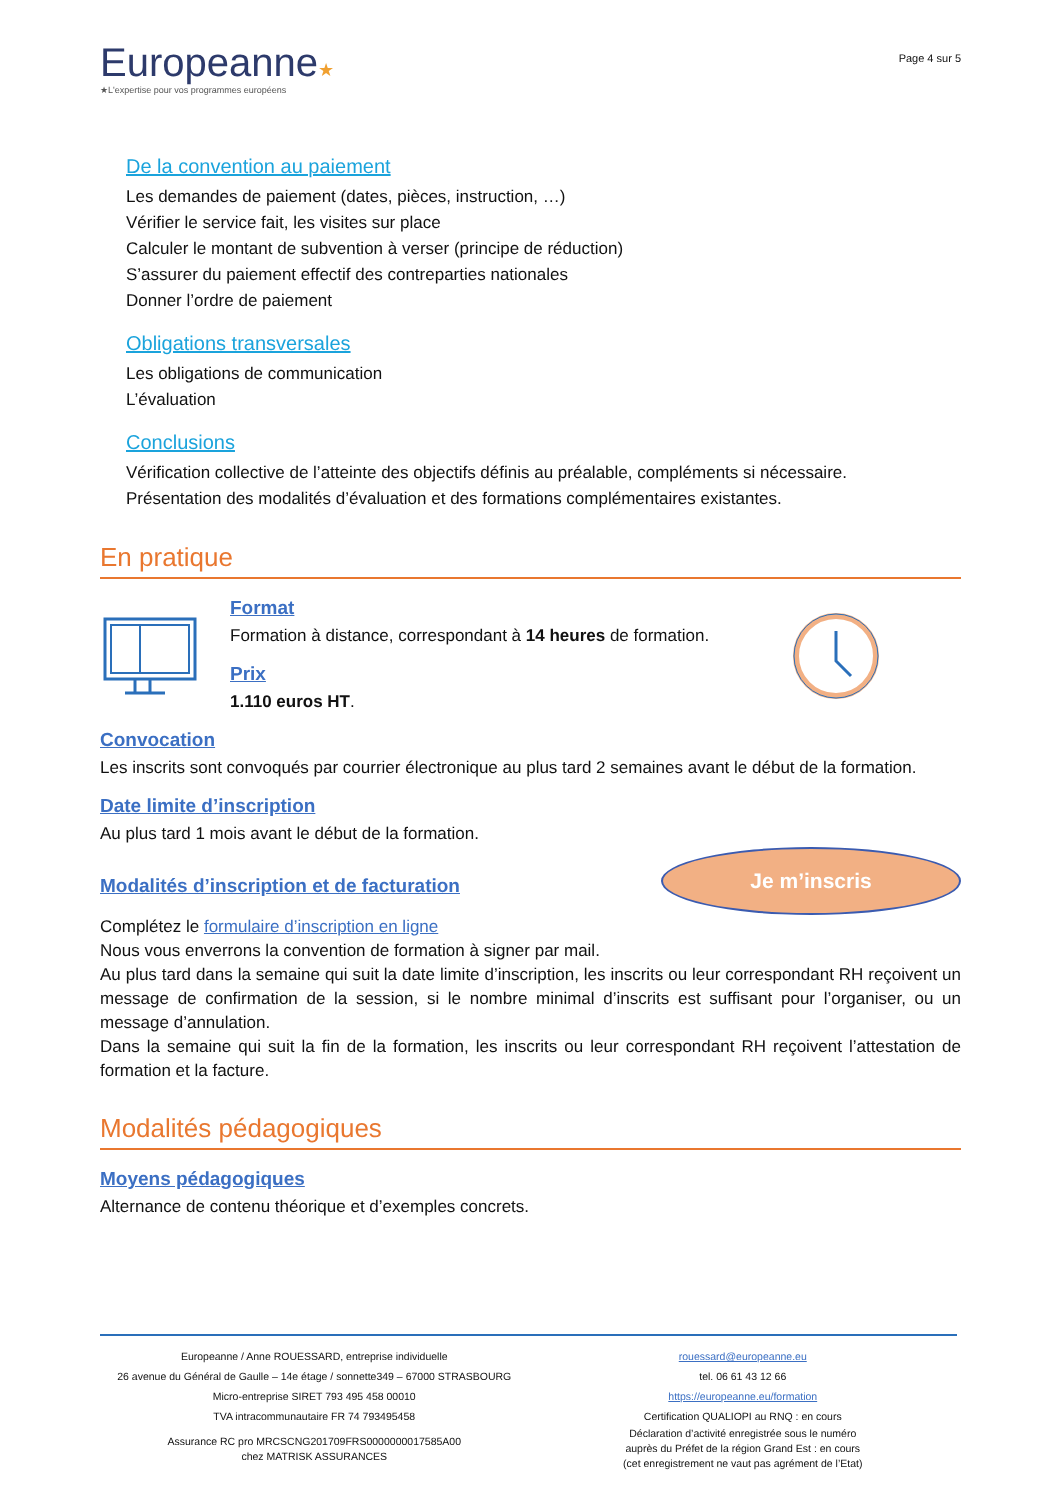Europeanne★
★L'expertise pour vos programmes européens
Page 4 sur 5
De la convention au paiement
Les demandes de paiement (dates, pièces, instruction, …)
Vérifier le service fait, les visites sur place
Calculer le montant de subvention à verser (principe de réduction)
S’assurer du paiement effectif des contreparties nationales
Donner l’ordre de paiement
Obligations transversales
Les obligations de communication
L’évaluation
Conclusions
Vérification collective de l’atteinte des objectifs définis au préalable, compléments si nécessaire.
Présentation des modalités d’évaluation et des formations complémentaires existantes.
En pratique
Format
Formation à distance, correspondant à 14 heures de formation.
Prix
1.110 euros HT.
Convocation
Les inscrits sont convoqués par courrier électronique au plus tard 2 semaines avant le début de la formation.
Date limite d’inscription
Au plus tard 1 mois avant le début de la formation.
Modalités d’inscription et de facturation
Je m’inscris
Complétez le formulaire d’inscription en ligne
Nous vous enverrons la convention de formation à signer par mail.
Au plus tard dans la semaine qui suit la date limite d’inscription, les inscrits ou leur correspondant RH reçoivent un message de confirmation de la session, si le nombre minimal d’inscrits est suffisant pour l’organiser, ou un message d’annulation.
Dans la semaine qui suit la fin de la formation, les inscrits ou leur correspondant RH reçoivent l’attestation de formation et la facture.
Modalités pédagogiques
Moyens pédagogiques
Alternance de contenu théorique et d’exemples concrets.
Europeanne / Anne ROUESSARD, entreprise individuelle
26 avenue du Général de Gaulle – 14e étage / sonnette349 – 67000 STRASBOURG
Micro-entreprise SIRET 793 495 458 00010
TVA intracommunautaire FR 74 793495458
Assurance RC pro MRCSCNG201709FRS0000000017585A00
chez MATRISK ASSURANCES
rouessard@europeanne.eu
tel. 06 61 43 12 66
https://europeanne.eu/formation
Certification QUALIOPI au RNQ : en cours
Déclaration d’activité enregistrée sous le numéro
auprès du Préfet de la région Grand Est : en cours
(cet enregistrement ne vaut pas agrément de l’Etat)